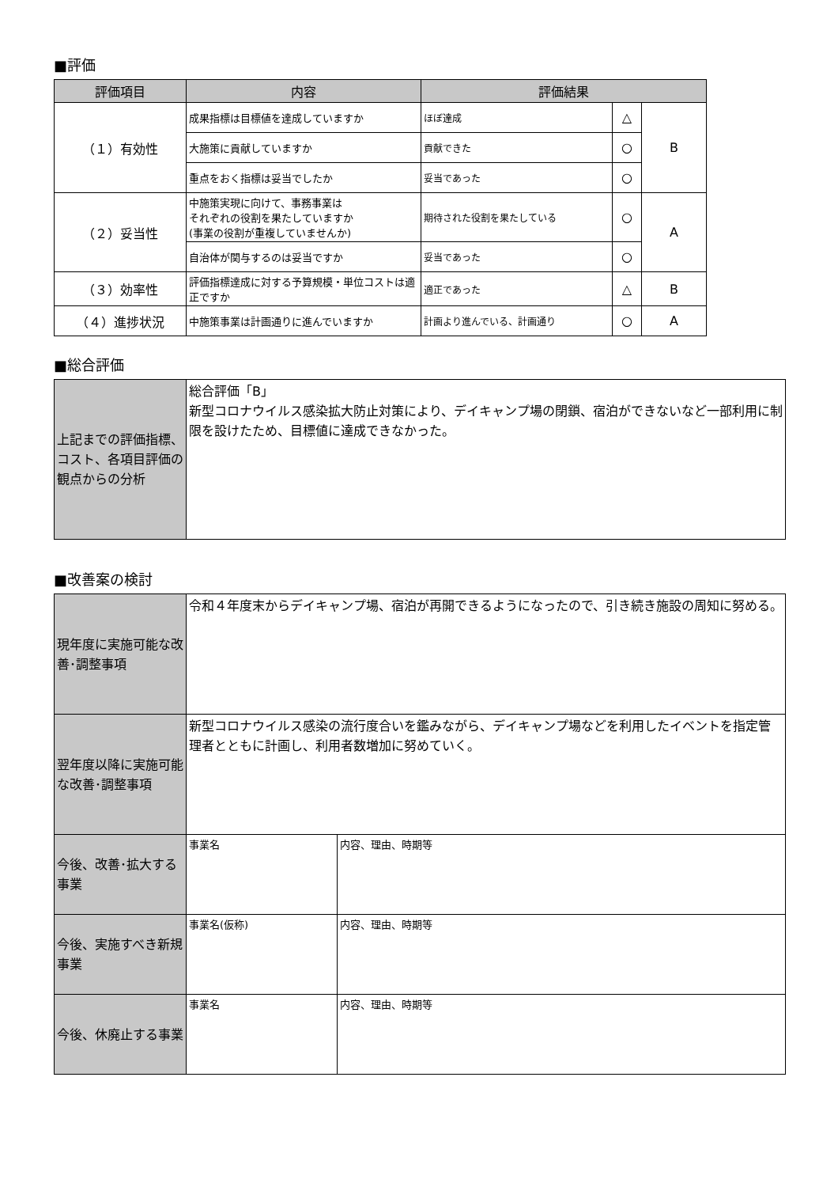■評価
| 評価項目 | 内容 | 評価結果 | | |
| --- | --- | --- | --- | --- |
| （１）有効性 | 成果指標は目標値を達成していますか | ほぼ達成 | △ | B |
| | 大施策に貢献していますか | 貢献できた | ○ | |
| | 重点をおく指標は妥当でしたか | 妥当であった | ○ | |
| （２）妥当性 | 中施策実現に向けて、事務事業は それぞれの役割を果たしていますか (事業の役割が重複していませんか) | 期待された役割を果たしている | ○ | A |
| | 自治体が関与するのは妥当ですか | 妥当であった | ○ | |
| （３）効率性 | 評価指標達成に対する予算規模・単位コストは適正ですか | 適正であった | △ | B |
| （４）進捗状況 | 中施策事業は計画通りに進んでいますか | 計画より進んでいる、計画通り | ○ | A |
■総合評価
| 上記までの評価指標、コスト、各項目評価の観点からの分析 | 総合評価「B」 新型コロナウイルス感染拡大防止対策により、デイキャンプ場の閉鎖、宿泊ができないなど一部利用に制限を設けたため、目標値に達成できなかった。 |
■改善案の検討
| 現年度に実施可能な改善･調整事項 | 令和４年度末からデイキャンプ場、宿泊が再開できるようになったので、引き続き施設の周知に努める。 | |
| 翌年度以降に実施可能な改善･調整事項 | 新型コロナウイルス感染の流行度合いを鑑みながら、デイキャンプ場などを利用したイベントを指定管理者とともに計画し、利用者数増加に努めていく。 | |
| 今後、改善･拡大する事業 | 事業名 | 内容、理由、時期等 |
| 今後、実施すべき新規事業 | 事業名(仮称) | 内容、理由、時期等 |
| 今後、休廃止する事業 | 事業名 | 内容、理由、時期等 |